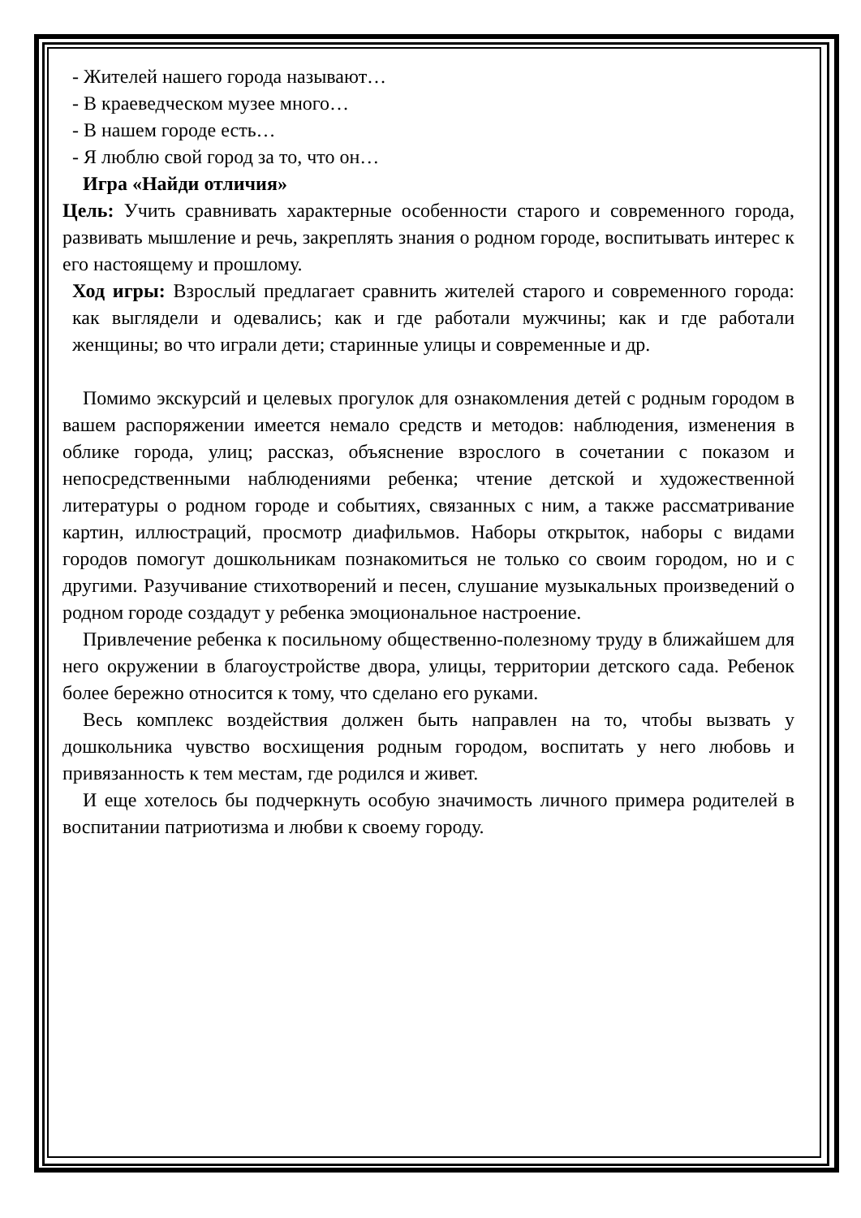- Жителей нашего города называют…
- В краеведческом музее много…
- В нашем городе есть…
- Я люблю свой город за то, что он…
Игра «Найди отличия»
Цель: Учить сравнивать характерные особенности старого и современного города, развивать мышление и речь, закреплять знания о родном городе, воспитывать интерес к его настоящему и прошлому.
Ход игры: Взрослый предлагает сравнить жителей старого и современного города: как выглядели и одевались; как и где работали мужчины; как и где работали женщины; во что играли дети; старинные улицы и современные и др.
Помимо экскурсий и целевых прогулок для ознакомления детей с родным городом в вашем распоряжении имеется немало средств и методов: наблюдения, изменения в облике города, улиц; рассказ, объяснение взрослого в сочетании с показом и непосредственными наблюдениями ребенка; чтение детской и художественной литературы о родном городе и событиях, связанных с ним, а также рассматривание картин, иллюстраций, просмотр диафильмов. Наборы открыток, наборы с видами городов помогут дошкольникам познакомиться не только со своим городом, но и с другими. Разучивание стихотворений и песен, слушание музыкальных произведений о родном городе создадут у ребенка эмоциональное настроение.
Привлечение ребенка к посильному общественно-полезному труду в ближайшем для него окружении в благоустройстве двора, улицы, территории детского сада. Ребенок более бережно относится к тому, что сделано его руками.
Весь комплекс воздействия должен быть направлен на то, чтобы вызвать у дошкольника чувство восхищения родным городом, воспитать у него любовь и привязанность к тем местам, где родился и живет.
И еще хотелось бы подчеркнуть особую значимость личного примера родителей в воспитании патриотизма и любви к своему городу.